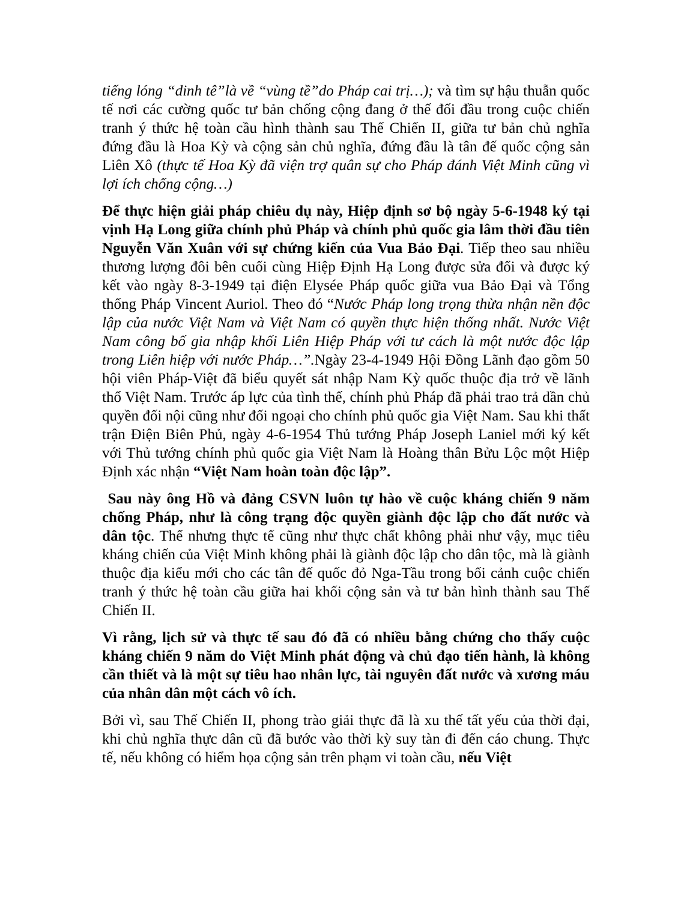tiếng lóng “dinh tê”là về “vùng tề”do Pháp cai trị…); và tìm sự hậu thuẫn quốc tế nơi các cường quốc tư bản chống cộng đang ở thế đối đầu trong cuộc chiến tranh ý thức hệ toàn cầu hình thành sau Thế Chiến II, giữa tư bản chủ nghĩa đứng đầu là Hoa Kỳ và cộng sản chủ nghĩa, đứng đầu là tân đế quốc cộng sản Liên Xô (thực tế Hoa Kỳ đã viện trợ quân sự cho Pháp đánh Việt Minh cũng vì lợi ích chống cộng…)
Để thực hiện giải pháp chiêu dụ này, Hiệp định sơ bộ ngày 5-6-1948 ký tại vịnh Hạ Long giữa chính phủ Pháp và chính phủ quốc gia lâm thời đầu tiên Nguyễn Văn Xuân với sự chứng kiến của Vua Bảo Đại. Tiếp theo sau nhiều thương lượng đôi bên cuối cùng Hiệp Định Hạ Long được sửa đổi và được ký kết vào ngày 8-3-1949 tại điện Elysée Pháp quốc giữa vua Bảo Đại và Tổng thống Pháp Vincent Auriol. Theo đó “Nước Pháp long trọng thừa nhận nền độc lập của nước Việt Nam và Việt Nam có quyền thực hiện thống nhất. Nước Việt Nam công bố gia nhập khối Liên Hiệp Pháp với tư cách là một nước độc lập trong Liên hiệp với nước Pháp…”. Ngày 23-4-1949 Hội Đồng Lãnh đạo gồm 50 hội viên Pháp-Việt đã biểu quyết sát nhập Nam Kỳ quốc thuộc địa trở về lãnh thổ Việt Nam. Trước áp lực của tình thế, chính phủ Pháp đã phải trao trả dần chủ quyền đối nội cũng như đối ngoại cho chính phủ quốc gia Việt Nam. Sau khi thất trận Điện Biên Phủ, ngày 4-6-1954 Thủ tướng Pháp Joseph Laniel mới ký kết với Thủ tướng chính phủ quốc gia Việt Nam là Hoàng thân Bửu Lộc một Hiệp Định xác nhận “Việt Nam hoàn toàn độc lập”.
Sau này ông Hồ và đảng CSVN luôn tự hào về cuộc kháng chiến 9 năm chống Pháp, như là công trạng độc quyền giành độc lập cho đất nước và dân tộc. Thế nhưng thực tế cũng như thực chất không phải như vậy, mục tiêu kháng chiến của Việt Minh không phải là giành độc lập cho dân tộc, mà là giành thuộc địa kiểu mới cho các tân đế quốc đỏ Nga-Tầu trong bối cảnh cuộc chiến tranh ý thức hệ toàn cầu giữa hai khối cộng sản và tư bản hình thành sau Thế Chiến II.
Vì rằng, lịch sử và thực tế sau đó đã có nhiều bằng chứng cho thấy cuộc kháng chiến 9 năm do Việt Minh phát động và chủ đạo tiến hành, là không cần thiết và là một sự tiêu hao nhân lực, tài nguyên đất nước và xương máu của nhân dân một cách vô ích.
Bởi vì, sau Thế Chiến II, phong trào giải thực đã là xu thế tất yếu của thời đại, khi chủ nghĩa thực dân cũ đã bước vào thời kỳ suy tàn đi đến cáo chung. Thực tế, nếu không có hiểm họa cộng sản trên phạm vi toàn cầu, nếu Việt